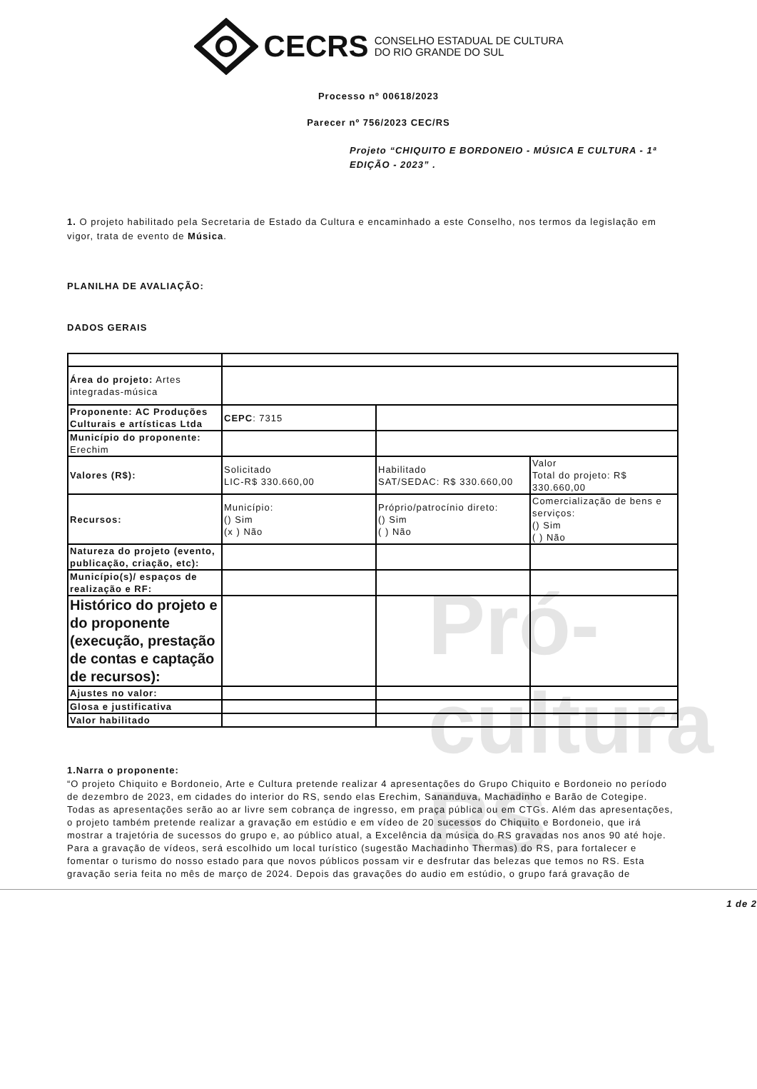Pró-cultura RS
CECRS CONSELHO ESTADUAL DE CULTURA
DO RIO GRANDE DO SUL
Processo nº 00618/2023
Parecer nº 756/2023 CEC/RS
Projeto “CHIQUITO E BORDONEIO - MÚSICA E CULTURA - 1ª EDIÇÃO - 2023” .
1. O projeto habilitado pela Secretaria de Estado da Cultura e encaminhado a este Conselho, nos termos da legislação em vigor, trata de evento de Música.
PLANILHA DE AVALIAÇÃO:
DADOS GERAIS
| Área do projeto: Artes integradas-música | | | |
| Proponente: AC Produções Culturais e artísticas Ltda | CEPC : 7315 | | |
| Município do proponente: Erechim | | | |
| Valores (R$): | Solicitado LIC-R$ 330.660,00 | Habilitado SAT/SEDAC: R$ 330.660,00 | Valor Total do projeto: R$ 330.660,00 |
| Recursos: | Município: () Sim (x ) Não | Próprio/patrocínio direto: () Sim ( ) Não | Comercialização de bens e serviços: () Sim ( ) Não |
| Natureza do projeto (evento, publicação, criação, etc): | | | |
| Município(s)/ espaços de realização e RF: | | | |
| Histórico do projeto e do proponente (execução, prestação de contas e captação de recursos): | | | |
| Ajustes no valor: | | | |
| Glosa e justificativa | | | |
| Valor habilitado | | | |
1.Narra o proponente:
“O projeto Chiquito e Bordoneio, Arte e Cultura pretende realizar 4 apresentações do Grupo Chiquito e Bordoneio no período de dezembro de 2023, em cidades do interior do RS, sendo elas Erechim, Sananduva, Machadinho e Barão de Cotegipe. Todas as apresentações serão ao ar livre sem cobrança de ingresso, em praça pública ou em CTGs. Além das apresentações, o projeto também pretende realizar a gravação em estúdio e em vídeo de 20 sucessos do Chiquito e Bordoneio, que irá mostrar a trajetória de sucessos do grupo e, ao público atual, a Excelência da música do RS gravadas nos anos 90 até hoje. Para a gravação de vídeos, será escolhido um local turístico (sugestão Machadinho Thermas) do RS, para fortalecer e fomentar o turismo do nosso estado para que novos públicos possam vir e desfrutar das belezas que temos no RS. Esta gravação seria feita no mês de março de 2024. Depois das gravações do audio em estúdio, o grupo fará gravação de
1 de 2